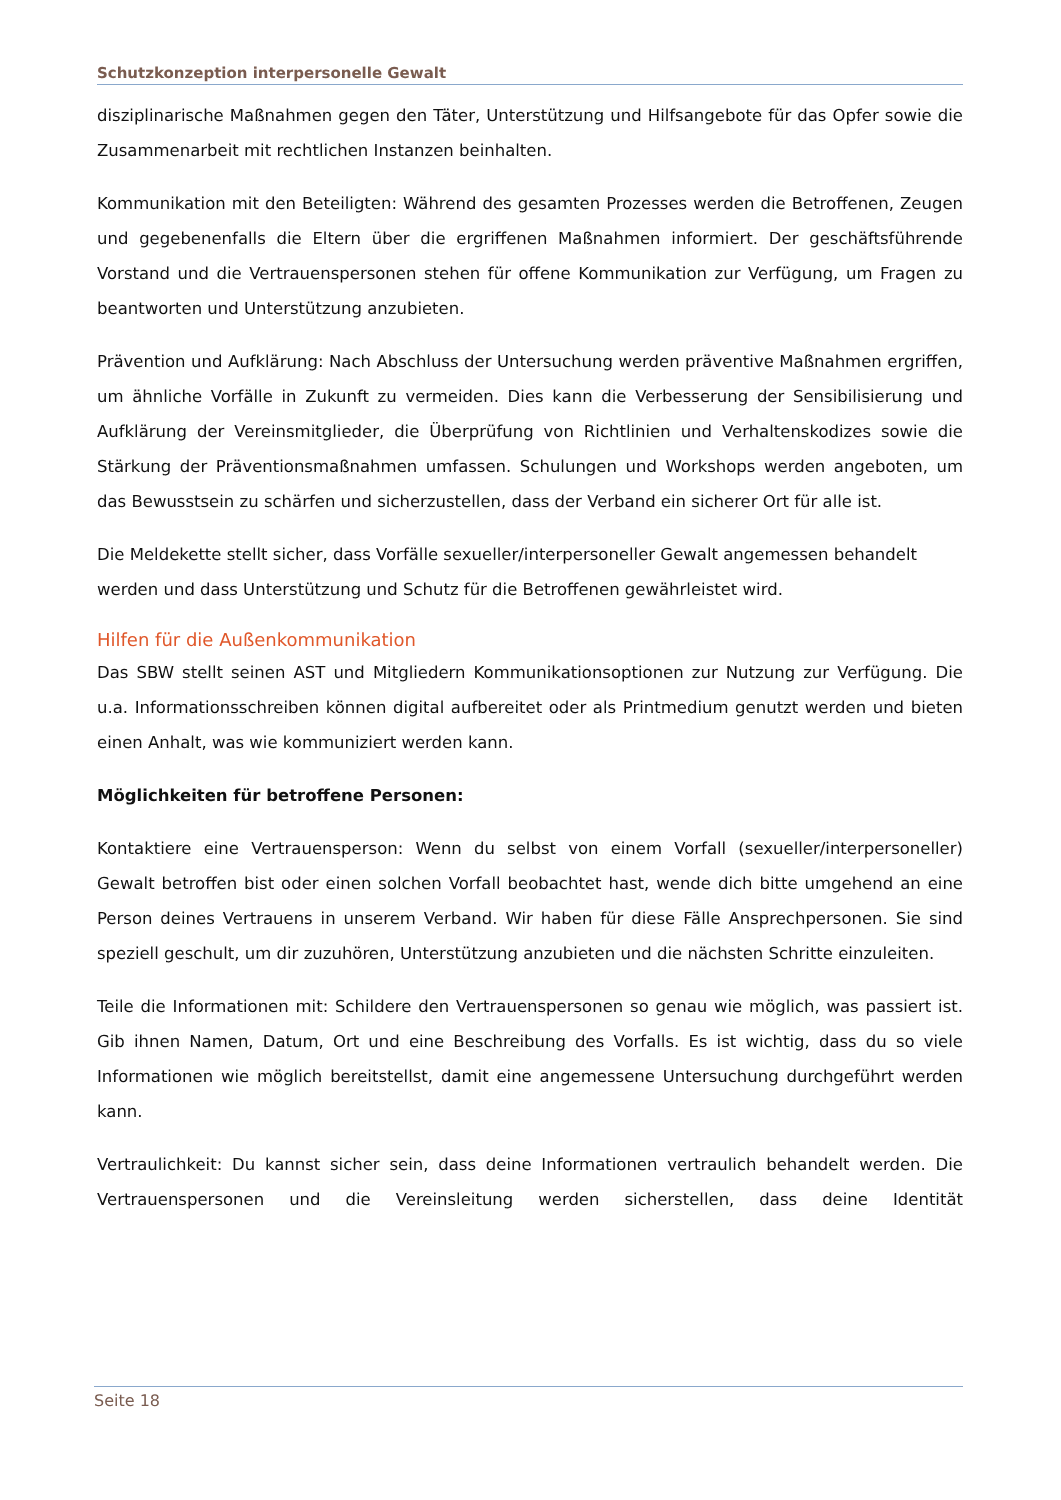Schutzkonzeption interpersonelle Gewalt
disziplinarische Maßnahmen gegen den Täter, Unterstützung und Hilfsangebote für das Opfer sowie die Zusammenarbeit mit rechtlichen Instanzen beinhalten.
Kommunikation mit den Beteiligten: Während des gesamten Prozesses werden die Betroffenen, Zeugen und gegebenenfalls die Eltern über die ergriffenen Maßnahmen informiert. Der geschäftsführende Vorstand und die Vertrauenspersonen stehen für offene Kommunikation zur Verfügung, um Fragen zu beantworten und Unterstützung anzubieten.
Prävention und Aufklärung: Nach Abschluss der Untersuchung werden präventive Maßnahmen ergriffen, um ähnliche Vorfälle in Zukunft zu vermeiden. Dies kann die Verbesserung der Sensibilisierung und Aufklärung der Vereinsmitglieder, die Überprüfung von Richtlinien und Verhaltenskodizes sowie die Stärkung der Präventionsmaßnahmen umfassen. Schulungen und Workshops werden angeboten, um das Bewusstsein zu schärfen und sicherzustellen, dass der Verband ein sicherer Ort für alle ist.
Die Meldekette stellt sicher, dass Vorfälle sexueller/interpersoneller Gewalt angemessen behandelt werden und dass Unterstützung und Schutz für die Betroffenen gewährleistet wird.
Hilfen für die Außenkommunikation
Das SBW stellt seinen AST und Mitgliedern Kommunikationsoptionen zur Nutzung zur Verfügung. Die u.a. Informationsschreiben können digital aufbereitet oder als Printmedium genutzt werden und bieten einen Anhalt, was wie kommuniziert werden kann.
Möglichkeiten für betroffene Personen:
Kontaktiere eine Vertrauensperson: Wenn du selbst von einem Vorfall (sexueller/interpersoneller) Gewalt betroffen bist oder einen solchen Vorfall beobachtet hast, wende dich bitte umgehend an eine Person deines Vertrauens in unserem Verband. Wir haben für diese Fälle Ansprechpersonen. Sie sind speziell geschult, um dir zuzuhören, Unterstützung anzubieten und die nächsten Schritte einzuleiten.
Teile die Informationen mit: Schildere den Vertrauenspersonen so genau wie möglich, was passiert ist. Gib ihnen Namen, Datum, Ort und eine Beschreibung des Vorfalls. Es ist wichtig, dass du so viele Informationen wie möglich bereitstellst, damit eine angemessene Untersuchung durchgeführt werden kann.
Vertraulichkeit: Du kannst sicher sein, dass deine Informationen vertraulich behandelt werden. Die Vertrauenspersonen und die Vereinsleitung werden sicherstellen, dass deine Identität
Seite 18